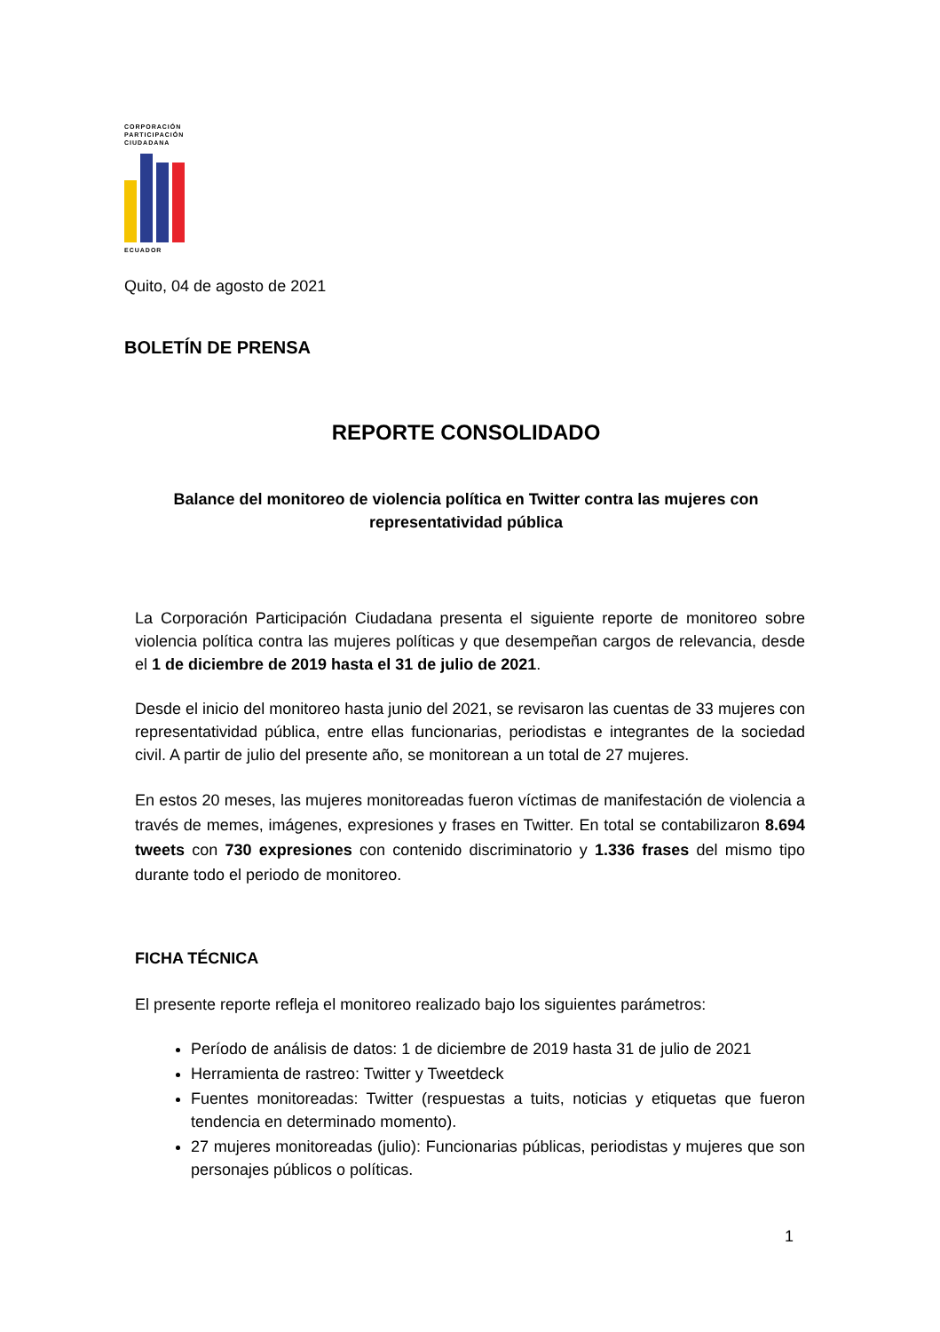CORPORACIÓN
PARTICIPACIÓN
CIUDADANA
ECUADOR
Quito, 04 de agosto de 2021
BOLETÍN DE PRENSA
REPORTE CONSOLIDADO
Balance del monitoreo de violencia política en Twitter contra las mujeres con representatividad pública
La Corporación Participación Ciudadana presenta el siguiente reporte de monitoreo sobre violencia política contra las mujeres políticas y que desempeñan cargos de relevancia, desde el 1 de diciembre de 2019 hasta el 31 de julio de 2021.
Desde el inicio del monitoreo hasta junio del 2021, se revisaron las cuentas de 33 mujeres con representatividad pública, entre ellas funcionarias, periodistas e integrantes de la sociedad civil. A partir de julio del presente año, se monitorean a un total de 27 mujeres.
En estos 20 meses, las mujeres monitoreadas fueron víctimas de manifestación de violencia a través de memes, imágenes, expresiones y frases en Twitter. En total se contabilizaron 8.694 tweets con 730 expresiones con contenido discriminatorio y 1.336 frases del mismo tipo durante todo el periodo de monitoreo.
FICHA TÉCNICA
El presente reporte refleja el monitoreo realizado bajo los siguientes parámetros:
Período de análisis de datos: 1 de diciembre de 2019 hasta 31 de julio de 2021
Herramienta de rastreo: Twitter y Tweetdeck
Fuentes monitoreadas: Twitter (respuestas a tuits, noticias y etiquetas que fueron tendencia en determinado momento).
27 mujeres monitoreadas (julio): Funcionarias públicas, periodistas y mujeres que son personajes públicos o políticas.
1